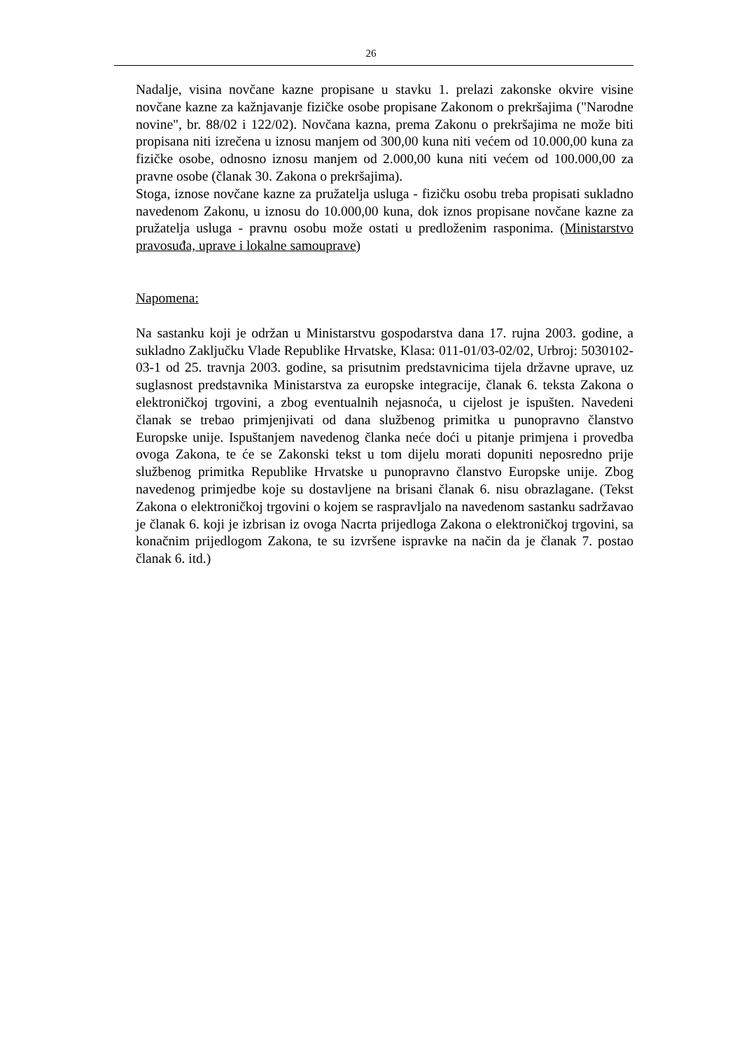26
Nadalje, visina novčane kazne propisane u stavku 1. prelazi zakonske okvire visine novčane kazne za kažnjavanje fizičke osobe propisane Zakonom o prekršajima ("Narodne novine", br. 88/02 i 122/02). Novčana kazna, prema Zakonu o prekršajima ne može biti propisana niti izrečena u iznosu manjem od 300,00 kuna niti većem od 10.000,00 kuna za fizičke osobe, odnosno iznosu manjem od 2.000,00 kuna niti većem od 100.000,00 za pravne osobe (članak 30. Zakona o prekršajima).
Stoga, iznose novčane kazne za pružatelja usluga - fizičku osobu treba propisati sukladno navedenom Zakonu, u iznosu do 10.000,00 kuna, dok iznos propisane novčane kazne za pružatelja usluga - pravnu osobu može ostati u predloženim rasponima. (Ministarstvo pravosuđa, uprave i lokalne samouprave)
Napomena:
Na sastanku koji je održan u Ministarstvu gospodarstva dana 17. rujna 2003. godine, a sukladno Zaključku Vlade Republike Hrvatske, Klasa: 011-01/03-02/02, Urbroj: 5030102-03-1 od 25. travnja 2003. godine, sa prisutnim predstavnicima tijela državne uprave, uz suglasnost predstavnika Ministarstva za europske integracije, članak 6. teksta Zakona o elektroničkoj trgovini, a zbog eventualnih nejasnoća, u cijelost je ispušten. Navedeni članak se trebao primjenjivati od dana službenog primitka u punopravno članstvo Europske unije. Ispuštanjem navedenog članka neće doći u pitanje primjena i provedba ovoga Zakona, te će se Zakonski tekst u tom dijelu morati dopuniti neposredno prije službenog primitka Republike Hrvatske u punopravno članstvo Europske unije. Zbog navedenog primjedbe koje su dostavljene na brisani članak 6. nisu obrazlagane. (Tekst Zakona o elektroničkoj trgovini o kojem se raspravljalo na navedenom sastanku sadržavao je članak 6. koji je izbrisan iz ovoga Nacrta prijedloga Zakona o elektroničkoj trgovini, sa konačnim prijedlogom Zakona, te su izvršene ispravke na način da je članak 7. postao članak 6. itd.)